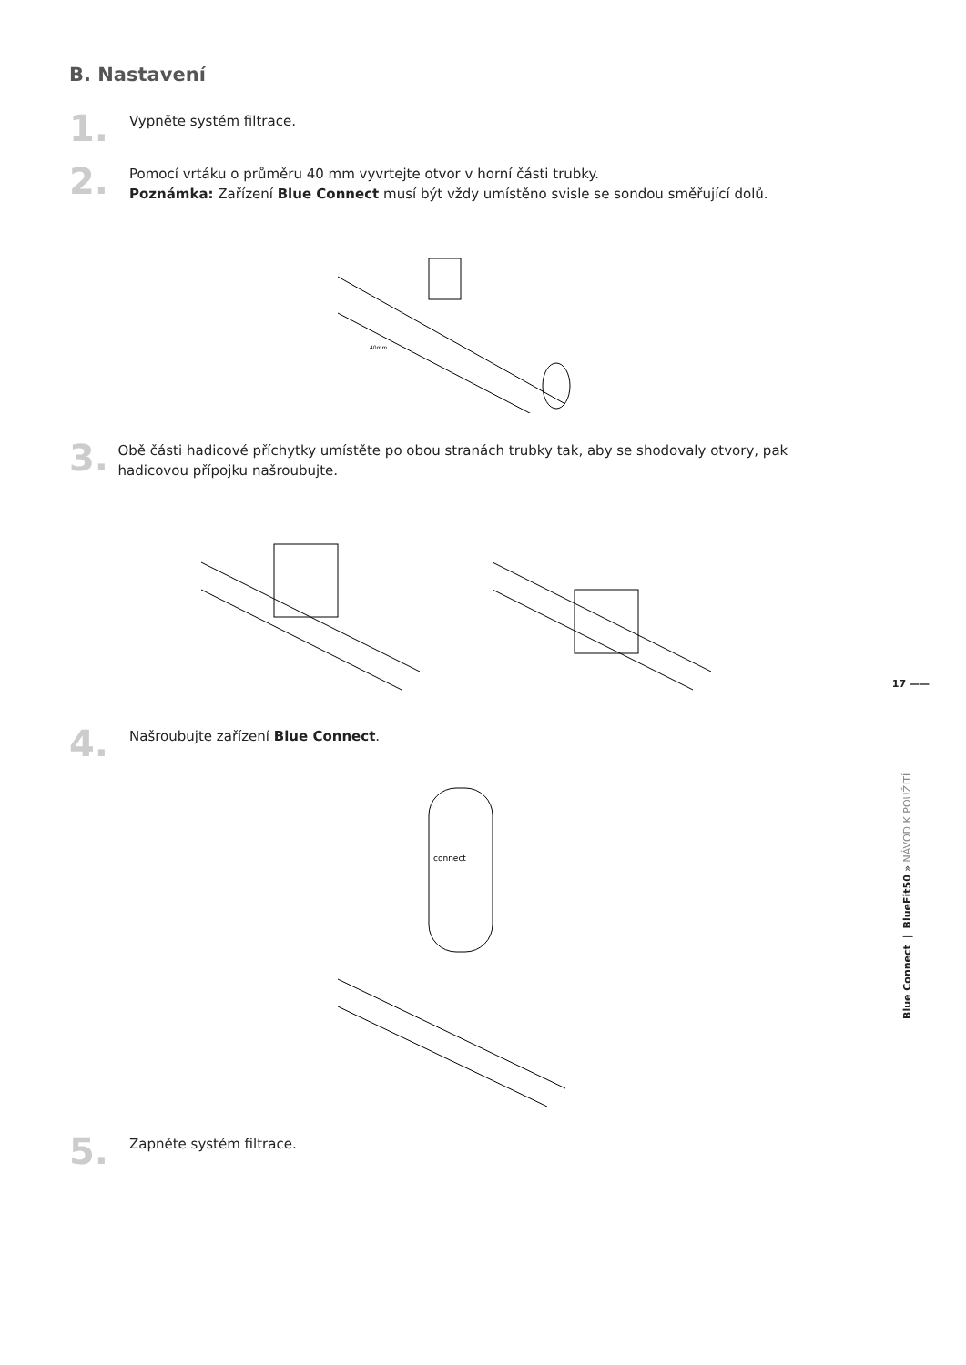B. Nastavení
1.
Vypněte systém filtrace.
2.
Pomocí vrtáku o průměru 40 mm vyvrtejte otvor v horní části trubky.
Poznámka: Zařízení Blue Connect musí být vždy umístěno svisle se sondou směřující dolů.
40mm
3.
Obě části hadicové příchytky umístěte po obou stranách trubky tak, aby se shodovaly otvory, pak hadicovou přípojku našroubujte.
4.
Našroubujte zařízení Blue Connect.
connect
5.
Zapněte systém filtrace.
17 ——
Blue Connect | BlueFit50 » NÁVOD K POUŽITÍ